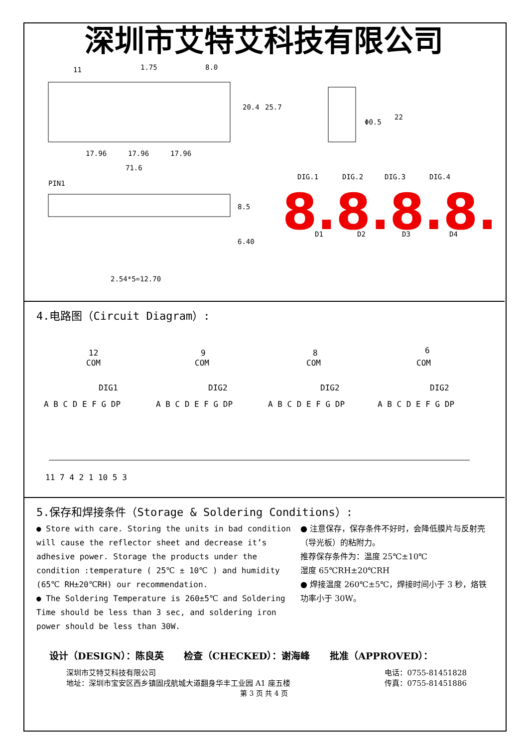深圳市艾特艾科技有限公司
11
1.75
8.0
17.96
17.96
17.96
71.6
PIN1
20.4
25.7
8.5
6.40
2.54*5=12.70
Φ0.5
22
DIG.1
DIG.2
DIG.3
DIG.4
D1
D2
D3
D4
8.8.8.8.
4.电路图（Circuit Diagram）:
12
COM
DIG1
9
COM
DIG2
8
COM
DIG2
6
COM
DIG2
A B C D E F G DP
A B C D E F G DP
A B C D E F G DP
A B C D E F G DP
11 7 4 2 1 10 5 3
5.保存和焊接条件（Storage & Soldering Conditions）:
● Store with care. Storing the units in bad condition will cause the reflector sheet and decrease it’s adhesive power. Storage the products under the condition :temperature ( 25℃ ± 10℃ ) and humidity (65℃ RH±20℃RH) our recommendation.
● The Soldering Temperature is 260±5℃ and Soldering Time should be less than 3 sec, and soldering iron power should be less than 30W.
● 注意保存，保存条件不好时，会降低膜片与反射壳（导光板）的粘附力。
推荐保存条件为：温度 25℃±10℃
湿度 65℃RH±20℃RH
● 焊接温度 260℃±5℃，焊接时间小于 3 秒，烙铁功率小于 30W。
设计（DESIGN）：陈良英 检查（CHECKED）：谢海峰 批准（APPROVED）：
深圳市艾特艾科技有限公司
地址：深圳市宝安区西乡镇固戌航城大道翻身华丰工业园 A1 座五楼
电话：0755-81451828
传真：0755-81451886
第 3 页 共 4 页